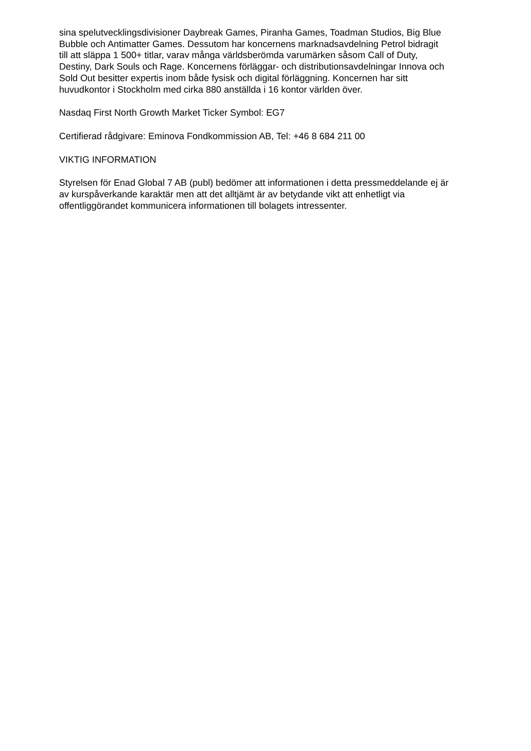sina spelutvecklingsdivisioner Daybreak Games, Piranha Games, Toadman Studios, Big Blue
Bubble och Antimatter Games. Dessutom har koncernens marknadsavdelning Petrol bidragit
till att släppa 1 500+ titlar, varav många världsberömda varumärken såsom Call of Duty,
Destiny, Dark Souls och Rage. Koncernens förläggar- och distributionsavdelningar Innova och
Sold Out besitter expertis inom både fysisk och digital förläggning. Koncernen har sitt
huvudkontor i Stockholm med cirka 880 anställda i 16 kontor världen över.
Nasdaq First North Growth Market Ticker Symbol: EG7
Certifierad rådgivare: Eminova Fondkommission AB, Tel: +46 8 684 211 00
VIKTIG INFORMATION
Styrelsen för Enad Global 7 AB (publ) bedömer att informationen i detta pressmeddelande ej är
av kurspåverkande karaktär men att det alltjämt är av betydande vikt att enhetligt via
offentliggörandet kommunicera informationen till bolagets intressenter.